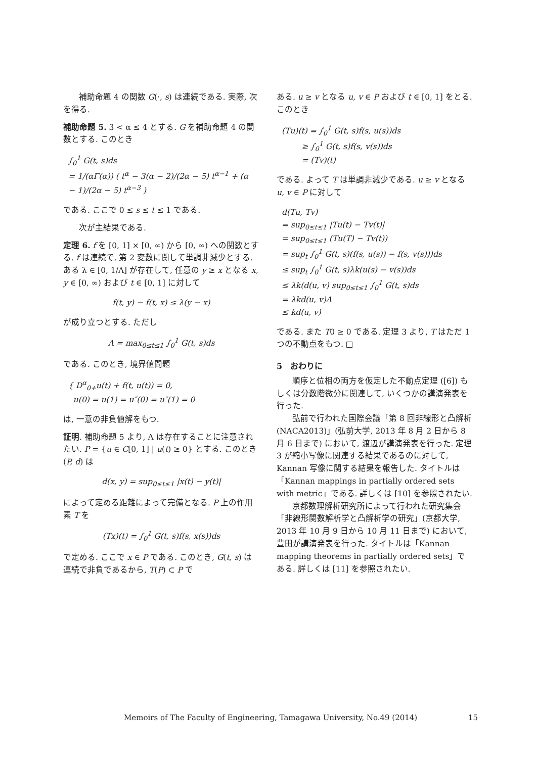補助命題 4 の関数 G(·, s) は連続である. 実際, 次を得る.
補助命題 5. 3 < α ≤ 4 とする. G を補助命題 4 の関数とする. このとき
∫<sub>0</sub><sup>1</sup> G(t, s)ds
= 1/(αΓ(α)) ( t<sup>α</sup> − 3(α − 2)/(2α − 5) t<sup>α−1</sup> + (α − 1)/(2α − 5) t<sup>α−3</sup> )
である. ここで 0 ≤ s ≤ t ≤ 1 である.
次が主結果である.
定理 6. f を [0, 1] × [0, ∞) から [0, ∞) への関数とする. f は連続で, 第 2 変数に関して単調非減少とする. ある λ ∈ [0, 1/Λ] が存在して, 任意の y ≥ x となる x, y ∈ [0, ∞) および t ∈ [0, 1] に対して
f(t, y) − f(t, x) ≤ λ(y − x)
が成り立つとする. ただし
Λ = max<sub>0≤t≤1</sub> ∫<sub>0</sub><sup>1</sup> G(t, s)ds
である. このとき, 境界値問題
{ D<sup>α</sup><sub>0+</sub>u(t) + f(t, u(t)) = 0,
u(0) = u(1) = u″(0) = u″(1) = 0
は, 一意の非負値解をもつ.
証明. 補助命題 5 より, Λ は存在することに注意されたい. P = {u ∈ C[0, 1] | u(t) ≥ 0} とする. このとき (P, d) は
d(x, y) = sup<sub>0≤t≤1</sub> |x(t) − y(t)|
によって定める距離によって完備となる. P 上の作用素 T を
(Tx)(t) = ∫<sub>0</sub><sup>1</sup> G(t, s)f(s, x(s))ds
で定める. ここで x ∈ P である. このとき, G(t, s) は連続で非負であるから, T(P) ⊂ P で
ある. u ≥ v となる u, v ∈ P および t ∈ [0, 1] をとる. このとき
(Tu)(t) = ∫<sub>0</sub><sup>1</sup> G(t, s)f(s, u(s))ds
≥ ∫<sub>0</sub><sup>1</sup> G(t, s)f(s, v(s))ds
= (Tv)(t)
である. よって T は単調非減少である. u ≥ v となる u, v ∈ P に対して
d(Tu, Tv)
= sup<sub>0≤t≤1</sub> |Tu(t) − Tv(t)|
= sup<sub>0≤t≤1</sub> (Tu(T) − Tv(t))
= sup<sub>t</sub> ∫<sub>0</sub><sup>1</sup> G(t, s)(f(s, u(s)) − f(s, v(s)))ds
≤ sup<sub>t</sub> ∫<sub>0</sub><sup>1</sup> G(t, s)λk(u(s) − v(s))ds
≤ λk(d(u, v) sup<sub>0≤t≤1</sub> ∫<sub>0</sub><sup>1</sup> G(t, s)ds
= λkd(u, v)Λ
≤ kd(u, v)
である. また T0 ≥ 0 である. 定理 3 より, T はただ 1 つの不動点をもつ. □
5　おわりに
順序と位相の両方を仮定した不動点定理 ([6]) もしくは分数階微分に関連して, いくつかの講演発表を行った.
弘前で行われた国際会議「第 8 回非線形と凸解析 (NACA2013)」(弘前大学, 2013 年 8 月 2 日から 8 月 6 日まで) において, 渡辺が講演発表を行った. 定理 3 が縮小写像に関連する結果であるのに対して, Kannan 写像に関する結果を報告した. タイトルは「Kannan mappings in partially ordered sets with metric」である. 詳しくは [10] を参照されたい.
京都数理解析研究所によって行われた研究集会「非線形関数解析学と凸解析学の研究」(京都大学, 2013 年 10 月 9 日から 10 月 11 日まで) において, 豊田が講演発表を行った. タイトルは「Kannan mapping theorems in partially ordered sets」である. 詳しくは [11] を参照されたい.
Memoirs of The Faculty of Engineering, Tamagawa University, No.49 (2014) 15